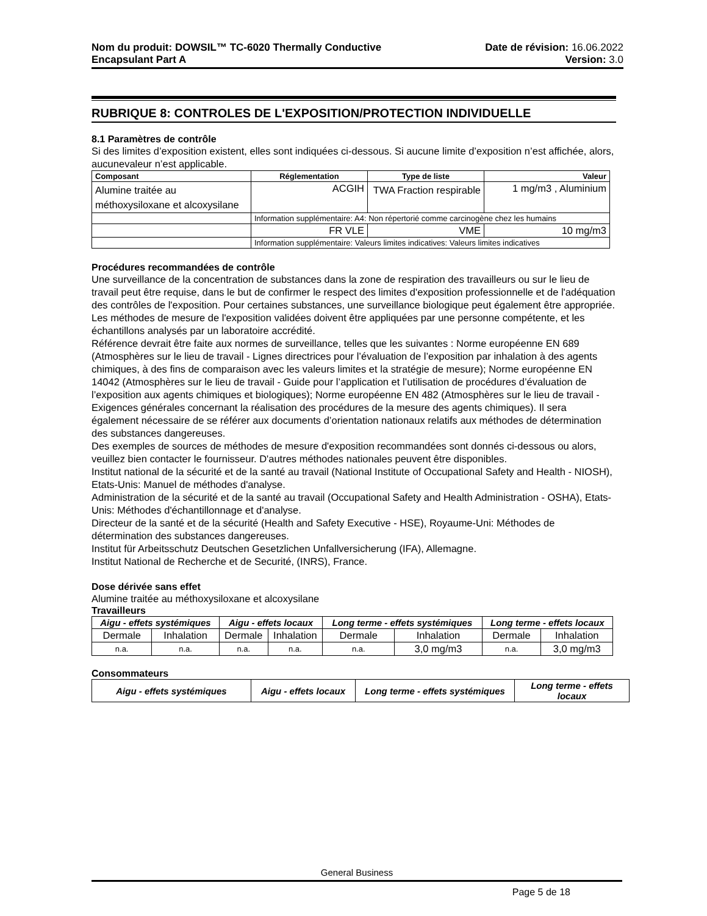Nom du produit: DOWSIL™ TC-6020 Thermally Conductive
Encapsulant Part A
Date de révision: 16.06.2022
Version: 3.0
RUBRIQUE 8: CONTROLES DE L'EXPOSITION/PROTECTION INDIVIDUELLE
8.1 Paramètres de contrôle
Si des limites d’exposition existent, elles sont indiquées ci-dessous. Si aucune limite d’exposition n’est affichée, alors, aucunevaleur n’est applicable.
| Composant | Réglementation | Type de liste | Valeur |
| --- | --- | --- | --- |
| Alumine traitée au méthoxysiloxane et alcoxysilane | ACGIH | TWA Fraction respirable | 1 mg/m3 , Aluminium |
| | Information supplémentaire: A4: Non répertorié comme carcinogène chez les humains | | |
| | FR VLE | VME | 10 mg/m3 |
| | Information supplémentaire: Valeurs limites indicatives: Valeurs limites indicatives | | |
Procédures recommandées de contrôle
Une surveillance de la concentration de substances dans la zone de respiration des travailleurs ou sur le lieu de travail peut être requise, dans le but de confirmer le respect des limites d'exposition professionnelle et de l'adéquation des contrôles de l'exposition. Pour certaines substances, une surveillance biologique peut également être appropriée.
Les méthodes de mesure de l'exposition validées doivent être appliquées par une personne compétente, et les échantillons analysés par un laboratoire accrédité.
Référence devrait être faite aux normes de surveillance, telles que les suivantes : Norme européenne EN 689 (Atmosphères sur le lieu de travail - Lignes directrices pour l’évaluation de l’exposition par inhalation à des agents chimiques, à des fins de comparaison avec les valeurs limites et la stratégie de mesure); Norme européenne EN 14042 (Atmosphères sur le lieu de travail - Guide pour l’application et l’utilisation de procédures d’évaluation de l’exposition aux agents chimiques et biologiques); Norme européenne EN 482 (Atmosphères sur le lieu de travail - Exigences générales concernant la réalisation des procédures de la mesure des agents chimiques). Il sera également nécessaire de se référer aux documents d’orientation nationaux relatifs aux méthodes de détermination des substances dangereuses.
Des exemples de sources de méthodes de mesure d'exposition recommandées sont donnés ci-dessous ou alors, veuillez bien contacter le fournisseur. D'autres méthodes nationales peuvent être disponibles.
Institut national de la sécurité et de la santé au travail (National Institute of Occupational Safety and Health - NIOSH), Etats-Unis: Manuel de méthodes d'analyse.
Administration de la sécurité et de la santé au travail (Occupational Safety and Health Administration - OSHA), Etats-Unis: Méthodes d'échantillonnage et d'analyse.
Directeur de la santé et de la sécurité (Health and Safety Executive - HSE), Royaume-Uni: Méthodes de détermination des substances dangereuses.
Institut für Arbeitsschutz Deutschen Gesetzlichen Unfallversicherung (IFA), Allemagne.
Institut National de Recherche et de Securité, (INRS), France.
Dose dérivée sans effet
Alumine traitée au méthoxysiloxane et alcoxysilane
Travailleurs
| Aigu - effets systémiques | | Aigu - effets locaux | | Long terme - effets systémiques | | Long terme - effets locaux | |
| --- | --- | --- | --- | --- | --- | --- | --- |
| Dermale | Inhalation | Dermale | Inhalation | Dermale | Inhalation | Dermale | Inhalation |
| n.a. | n.a. | n.a. | n.a. | n.a. | 3,0 mg/m3 | n.a. | 3,0 mg/m3 |
Consommateurs
| Aigu - effets systémiques | Aigu - effets locaux | Long terme - effets systémiques | Long terme - effets locaux |
| --- | --- | --- | --- |
General Business
Page 5 de 18